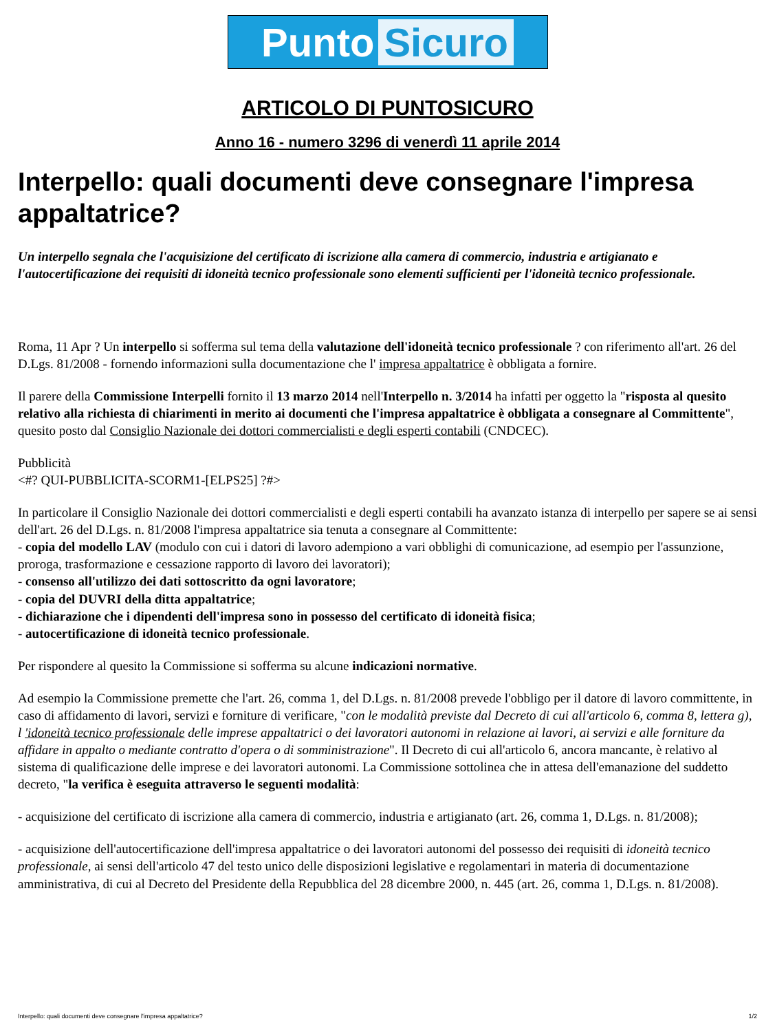Punto Sicuro
ARTICOLO DI PUNTOSICURO
Anno 16 - numero 3296 di venerdì 11 aprile 2014
Interpello: quali documenti deve consegnare l'impresa appaltatrice?
Un interpello segnala che l'acquisizione del certificato di iscrizione alla camera di commercio, industria e artigianato e l'autocertificazione dei requisiti di idoneità tecnico professionale sono elementi sufficienti per l'idoneità tecnico professionale.
Roma, 11 Apr ? Un interpello si sofferma sul tema della valutazione dell'idoneità tecnico professionale ? con riferimento all'art. 26 del D.Lgs. 81/2008 - fornendo informazioni sulla documentazione che l' impresa appaltatrice è obbligata a fornire.
Il parere della Commissione Interpelli fornito il 13 marzo 2014 nell'Interpello n. 3/2014 ha infatti per oggetto la "risposta al quesito relativo alla richiesta di chiarimenti in merito ai documenti che l'impresa appaltatrice è obbligata a consegnare al Committente", quesito posto dal Consiglio Nazionale dei dottori commercialisti e degli esperti contabili (CNDCEC).
Pubblicità
<#? QUI-PUBBLICITA-SCORM1-[ELPS25] ?#>
In particolare il Consiglio Nazionale dei dottori commercialisti e degli esperti contabili ha avanzato istanza di interpello per sapere se ai sensi dell'art. 26 del D.Lgs. n. 81/2008 l'impresa appaltatrice sia tenuta a consegnare al Committente:
- copia del modello LAV (modulo con cui i datori di lavoro adempiono a vari obblighi di comunicazione, ad esempio per l'assunzione, proroga, trasformazione e cessazione rapporto di lavoro dei lavoratori);
- consenso all'utilizzo dei dati sottoscritto da ogni lavoratore;
- copia del DUVRI della ditta appaltatrice;
- dichiarazione che i dipendenti dell'impresa sono in possesso del certificato di idoneità fisica;
- autocertificazione di idoneità tecnico professionale.
Per rispondere al quesito la Commissione si sofferma su alcune indicazioni normative.
Ad esempio la Commissione premette che l'art. 26, comma 1, del D.Lgs. n. 81/2008 prevede l'obbligo per il datore di lavoro committente, in caso di affidamento di lavori, servizi e forniture di verificare, "con le modalità previste dal Decreto di cui all'articolo 6, comma 8, lettera g), l 'idoneità tecnico professionale delle imprese appaltatrici o dei lavoratori autonomi in relazione ai lavori, ai servizi e alle forniture da affidare in appalto o mediante contratto d'opera o di somministrazione". Il Decreto di cui all'articolo 6, ancora mancante, è relativo al sistema di qualificazione delle imprese e dei lavoratori autonomi. La Commissione sottolinea che in attesa dell'emanazione del suddetto decreto, "la verifica è eseguita attraverso le seguenti modalità:
- acquisizione del certificato di iscrizione alla camera di commercio, industria e artigianato (art. 26, comma 1, D.Lgs. n. 81/2008);
- acquisizione dell'autocertificazione dell'impresa appaltatrice o dei lavoratori autonomi del possesso dei requisiti di idoneità tecnico professionale, ai sensi dell'articolo 47 del testo unico delle disposizioni legislative e regolamentari in materia di documentazione amministrativa, di cui al Decreto del Presidente della Repubblica del 28 dicembre 2000, n. 445 (art. 26, comma 1, D.Lgs. n. 81/2008).
Interpello: quali documenti deve consegnare l'impresa appaltatrice? 1/2